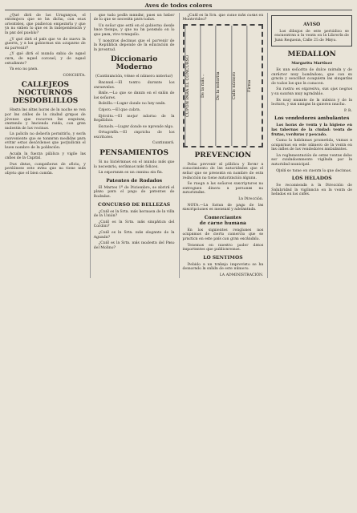Aves de todos colores
¿Qué dirá de los Uruguayos, el extranjero que se ha dicho, con esos orientales, que pudieron empezarlo y que ya no saben lo que es la independencia y la paz del pueblo?
¿Y qué dirá el país que ve de nuevo la guerra, y a los gobiernos sin ocuparse de su porvenir?
¿Y qué dirá el mundo sabio de aquel cura, de aquel coronel, y de aquel estudiante?
Ya eso no pasa.
CONCHITA.
CALLEJEOS NOCTURNOS
DESDOBLILLOS
Hasta las altas horas de la noche se ven por las calles de la ciudad grupos de jóvenes que recorren las esquinas, cantando y haciendo ruido, con gran molestia de los vecinos.
La policía no debería permitirlo, y sería conveniente que se tomaran medidas para evitar estos desórdenes que perjudican el buen nombre de la población.
Acuda la fuerza pública y vigile las calles de la Capital.
Dos datos, compañeros de oficio, y perdónese este aviso que no tiene más objeto que el bien común.
que todo pedía mandar, pues un haber de lo que se necesita para todos.
Un señor que está en el gobierno desde hace tiempo, y que no ha pensado en lo que pasa, vive tranquilo.
Y nosotros decimos que el porvenir de la República depende de la educación de la juventud.
Diccionario Moderno
(Continuación, véase el número anterior)
Bacanal.—El teatro durante los carnavales.
Baile.—Lo que se danza en el salón de los señores.
Bolsillo.—Lugar donde no hay nada.
Cajero.—El que cobra.
Ejército.—El mejor adorno de la República.
Escuela.—Lugar donde se aprende algo.
Ortografía.—El capricho de los escritores.
Continuará.
PENSAMIENTOS
Si no hiciéramos en el mundo más que lo necesario, seríamos más felices.
La esperanza es un camino sin fin.
Patentes de Rodados
El Martes 1º de Diciembre, se abrirá el plazo para el pago de patentes de Rodados.
CONCURSO DE BELLEZAS
¿Cuál es la Srta. más hermosa de la villa de la Unión?
¿Cuál es la Srta. más simpática del Cordón?
¿Cuál es la Srta. más elegante de la Aguada?
¿Cuál es la Srta. más modesta del Paso del Molino?
¿Cuál es la Sra. que come más cosas en Montevideo?
CUPÓN PARA EL CONCURSO
De la más...
De la señorita
Calle número
Firma
PREVENCION
Debo prevenir al público y llevar a conocimiento de las autoridades que el señor que se presenta en nombre de esta redacción no tiene autorización alguna.
Se ruega a los señores suscriptores no entreguen dinero a personas no autorizadas.
La Dirección.
NOTA.—La forma de pago de las suscripciones es mensual y adelantada.
Comerciantes
de carne humana
En los siguientes renglones nos ocupamos de cierto comercio que se practica en este país con gran escándalo.
Tenemos en nuestro poder datos importantes que publicaremos.
LO SENTIMOS
Debido a un trabajo imprevisto se ha demorado la salida de este número.
LA ADMINISTRACIÓN.
AVISO
Los dibujos de este periódico se encuentran a la venta en la Librería de Juan Requena, Calle 25 de Mayo.
MEDALLON
Margarita Martínez
Es una señorita de dulce mirada y de carácter muy bondadoso, que con su gracia y sencillez conquista las simpatías de todos los que la conocen.
Su rostro es expresivo, sus ojos negros y su sonrisa muy agradable.
Es muy amante de la música y de la lectura, y sus amigas la quieren mucho.
P. R.
Los vendedores ambulantes
Los horas de venta y la higiene en las tabernas de la ciudad: venta de frutas, verduras y pescado.
Como lo habíamos prometido, vamos a ocuparnos en este número de la venta en las calles de los vendedores ambulantes.
La reglamentación de estas ventas debe ser cuidadosamente vigilada por la autoridad municipal.
Ojalá se tome en cuenta lo que decimos.
LOS HELADOS
Se recomienda a la Dirección de Salubridad la vigilancia en la venta de helados en los cafés.